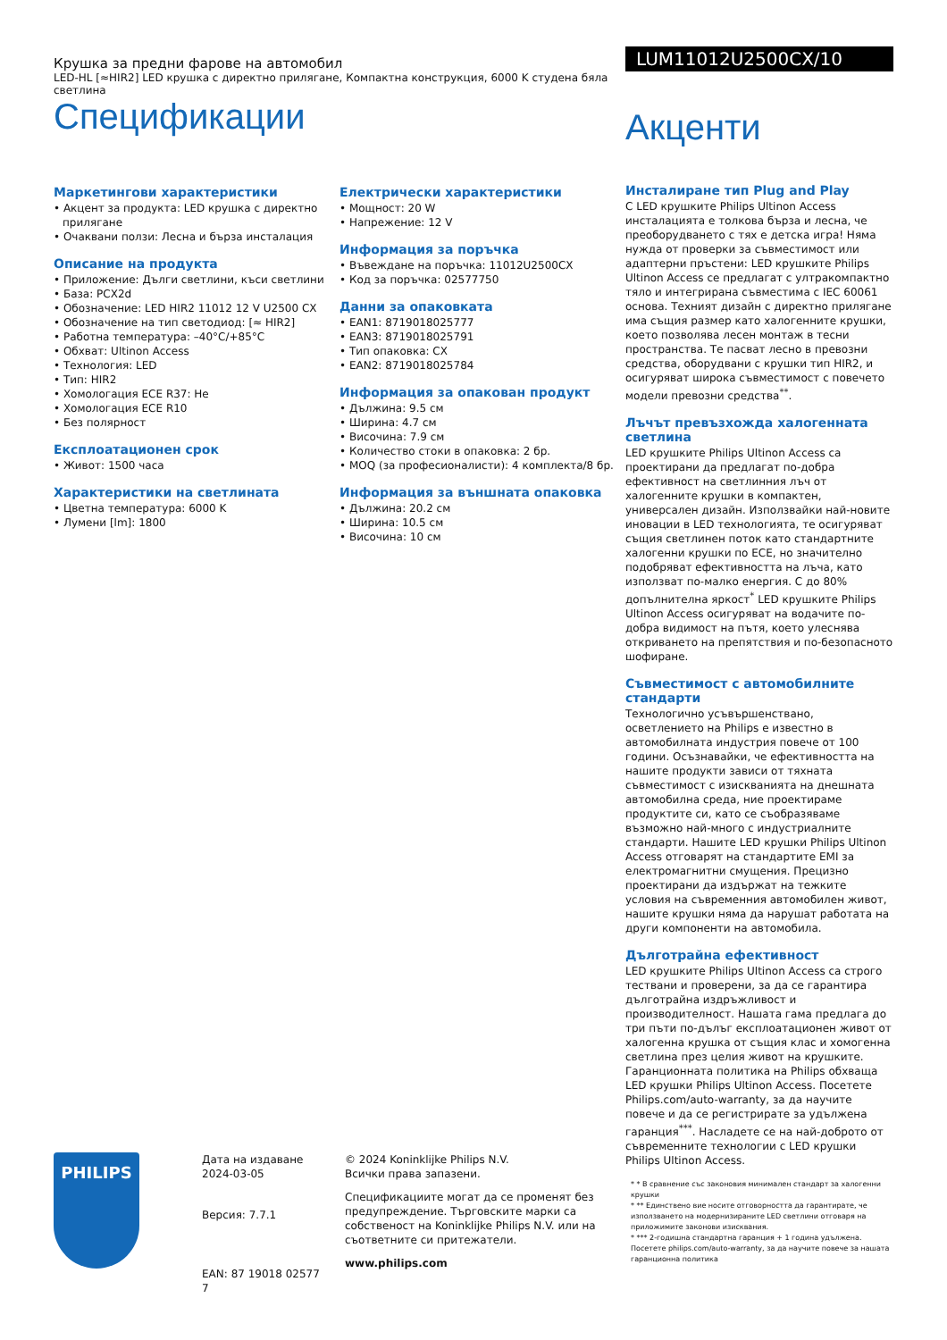Крушка за предни фарове на автомобил
LED-HL [≈HIR2] LED крушка с директно прилягане, Компактна конструкция, 6000 K студена бяла светлина
Спецификации
Маркетингови характеристики
• Акцент за продукта: LED крушка с директно прилягане
• Очаквани ползи: Лесна и бърза инсталация
Описание на продукта
• Приложение: Дълги светлини, къси светлини
• База: PCX2d
• Обозначение: LED HIR2 11012 12 V U2500 CX
• Обозначение на тип светодиод: [≈ HIR2]
• Работна температура: –40°C/+85°C
• Обхват: Ultinon Access
• Технология: LED
• Тип: HIR2
• Хомологация ECE R37: Не
• Хомологация ECE R10
• Без полярност
Експлоатационен срок
• Живот: 1500 часа
Характеристики на светлината
• Цветна температура: 6000 K
• Лумени [lm]: 1800
Електрически характеристики
• Мощност: 20 W
• Напрежение: 12 V
Информация за поръчка
• Въвеждане на поръчка: 11012U2500CX
• Код за поръчка: 02577750
Данни за опаковката
• EAN1: 8719018025777
• EAN3: 8719018025791
• Тип опаковка: CX
• EAN2: 8719018025784
Информация за опакован продукт
• Дължина: 9.5 см
• Ширина: 4.7 см
• Височина: 7.9 см
• Количество стоки в опаковка: 2 бр.
• MOQ (за професионалисти): 4 комплекта/8 бр.
Информация за външната опаковка
• Дължина: 20.2 см
• Ширина: 10.5 см
• Височина: 10 см
LUM11012U2500CX/10
Акценти
Инсталиране тип Plug and Play
С LED крушките Philips Ultinon Access инсталацията е толкова бърза и лесна, че преоборудването с тях е детска игра! Няма нужда от проверки за съвместимост или адаптерни пръстени: LED крушките Philips Ultinon Access се предлагат с ултракомпактно тяло и интегрирана съвместима с IEC 60061 основа. Техният дизайн с директно прилягане има същия размер като халогенните крушки, което позволява лесен монтаж в тесни пространства. Те пасват лесно в превозни средства, оборудвани с крушки тип HIR2, и осигуряват широка съвместимост с повечето модели превозни средства<sup>**</sup>.
Лъчът превъзхожда халогенната светлина
LED крушките Philips Ultinon Access са проектирани да предлагат по-добра ефективност на светлинния лъч от халогенните крушки в компактен, универсален дизайн. Използвайки най-новите иновации в LED технологията, те осигуряват същия светлинен поток като стандартните халогенни крушки по ECE, но значително подобряват ефективността на лъча, като използват по-малко енергия. С до 80% допълнителна яркост<sup>*</sup> LED крушките Philips Ultinon Access осигуряват на водачите по-добра видимост на пътя, което улеснява откриването на препятствия и по-безопасното шофиране.
Съвместимост с автомобилните стандарти
Технологично усъвършенствано, осветлението на Philips е известно в автомобилната индустрия повече от 100 години. Осъзнавайки, че ефективността на нашите продукти зависи от тяхната съвместимост с изискванията на днешната автомобилна среда, ние проектираме продуктите си, като се съобразяваме възможно най-много с индустриалните стандарти. Нашите LED крушки Philips Ultinon Access отговарят на стандартите EMI за електромагнитни смущения. Прецизно проектирани да издържат на тежките условия на съвременния автомобилен живот, нашите крушки няма да нарушат работата на други компоненти на автомобила.
Дълготрайна ефективност
LED крушките Philips Ultinon Access са строго тествани и проверени, за да се гарантира дълготрайна издръжливост и производителност. Нашата гама предлага до три пъти по-дълъг експлоатационен живот от халогенна крушка от същия клас и хомогенна светлина през целия живот на крушките. Гаранционната политика на Philips обхваща LED крушки Philips Ultinon Access. Посетете Philips.com/auto-warranty, за да научите повече и да се регистрирате за удължена гаранция<sup>***</sup>. Насладете се на най-доброто от съвременните технологии с LED крушки Philips Ultinon Access.
PHILIPS
Дата на издаване
2024-03-05
Версия: 7.7.1
EAN: 87 19018 02577 7
© 2024 Koninklijke Philips N.V.
Всички права запазени.
Спецификациите могат да се променят без предупреждение. Търговските марки са собственост на Koninklijke Philips N.V. или на съответните си притежатели.
www.philips.com
* * В сравнение със законовия минимален стандарт за халогенни крушки
* ** Единствено вие носите отговорността да гарантирате, че използването на модернизираните LED светлини отговаря на приложимите законови изисквания.
* *** 2-годишна стандартна гаранция + 1 година удължена. Посетете philips.com/auto-warranty, за да научите повече за нашата гаранционна политика